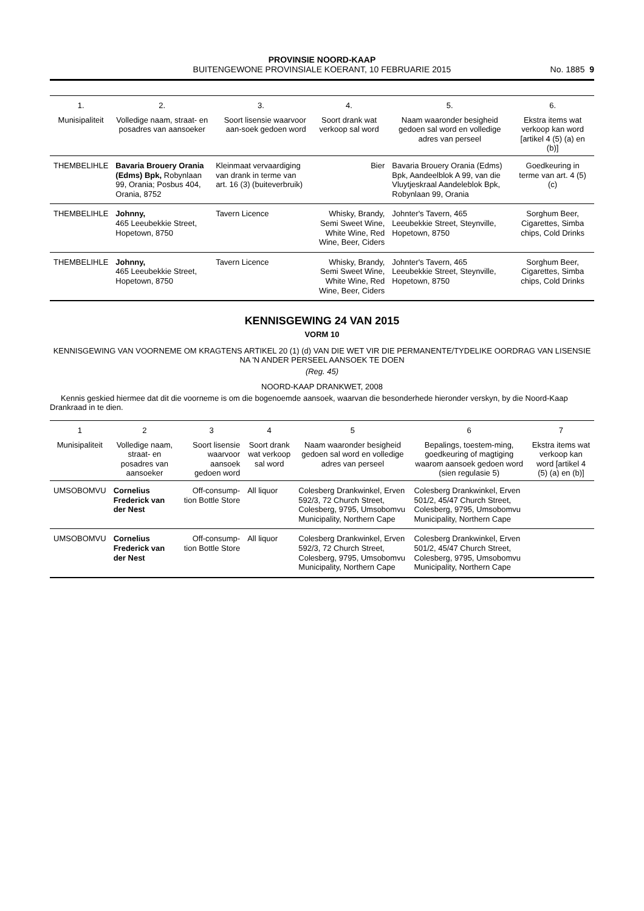PROVINSIE NOORD-KAAP
BUITENGEWONE PROVINSIALE KOERANT, 10 FEBRUARIE 2015
No. 1885 9
| 1. | 2. | 3. | 4. | 5. | 6. |
| --- | --- | --- | --- | --- | --- |
| Munisipaliteit | Volledige naam, straat- en posadres van aansoeker | Soort lisensie waarvoor aan-soek gedoen word | Soort drank wat verkoop sal word | Naam waaronder besigheid gedoen sal word en volledige adres van perseel | Ekstra items wat verkoop kan word [artikel 4 (5) (a) en (b)] |
| THEMBELIHLE | Bavaria Brouery Orania (Edms) Bpk, Robynlaan 99, Orania; Posbus 404, Orania, 8752 | Kleinmaat vervaardiging van drank in terme van art. 16 (3) (buiteverbruik) | Bier | Bavaria Brouery Orania (Edms) Bpk, Aandeelblok A 99, van die Vluytjeskraal Aandeleblok Bpk, Robynlaan 99, Orania | Goedkeuring in terme van art. 4 (5) (c) |
| THEMBELIHLE | Johnny, 465 Leeubekkie Street, Hopetown, 8750 | Tavern Licence | Whisky, Brandy, Semi Sweet Wine, White Wine, Red Wine, Beer, Ciders | Johnter's Tavern, 465 Leeubekkie Street, Steynville, Hopetown, 8750 | Sorghum Beer, Cigarettes, Simba chips, Cold Drinks |
| THEMBELIHLE | Johnny, 465 Leeubekkie Street, Hopetown, 8750 | Tavern Licence | Whisky, Brandy, Semi Sweet Wine, White Wine, Red Wine, Beer, Ciders | Johnter's Tavern, 465 Leeubekkie Street, Steynville, Hopetown, 8750 | Sorghum Beer, Cigarettes, Simba chips, Cold Drinks |
KENNISGEWING 24 VAN 2015
VORM 10
KENNISGEWING VAN VOORNEME OM KRAGTENS ARTIKEL 20 (1) (d) VAN DIE WET VIR DIE PERMANENTE/TYDELIKE OORDRAG VAN LISENSIE NA 'N ANDER PERSEEL AANSOEK TE DOEN
(Reg. 45)
NOORD-KAAP DRANKWET, 2008
Kennis geskied hiermee dat dit die voorneme is om die bogenoemde aansoek, waarvan die besonderhede hieronder verskyn, by die Noord-Kaap Drankraad in te dien.
| 1 | 2 | 3 | 4 | 5 | 6 | 7 |
| --- | --- | --- | --- | --- | --- | --- |
| Munisipaliteit | Volledige naam, straat- en posadres van aansoeker | Soort lisensie waarvoor aansoek gedoen word | Soort drank wat verkoop sal word | Naam waaronder besigheid gedoen sal word en volledige adres van perseel | Bepalings, toestem-ming, goedkeuring of magtiging waarom aansoek gedoen word (sien regulasie 5) | Ekstra items wat verkoop kan word [artikel 4 (5) (a) en (b)] |
| UMSOBOMVU | Cornelius Frederick van der Nest | Off-consump-tion Bottle Store | All liquor | Colesberg Drankwinkel, Erven 592/3, 72 Church Street, Colesberg, 9795, Umsobomvu Municipality, Northern Cape | Colesberg Drankwinkel, Erven 501/2, 45/47 Church Street, Colesberg, 9795, Umsobomvu Municipality, Northern Cape | |
| UMSOBOMVU | Cornelius Frederick van der Nest | Off-consump-tion Bottle Store | All liquor | Colesberg Drankwinkel, Erven 592/3, 72 Church Street, Colesberg, 9795, Umsobomvu Municipality, Northern Cape | Colesberg Drankwinkel, Erven 501/2, 45/47 Church Street, Colesberg, 9795, Umsobomvu Municipality, Northern Cape | |